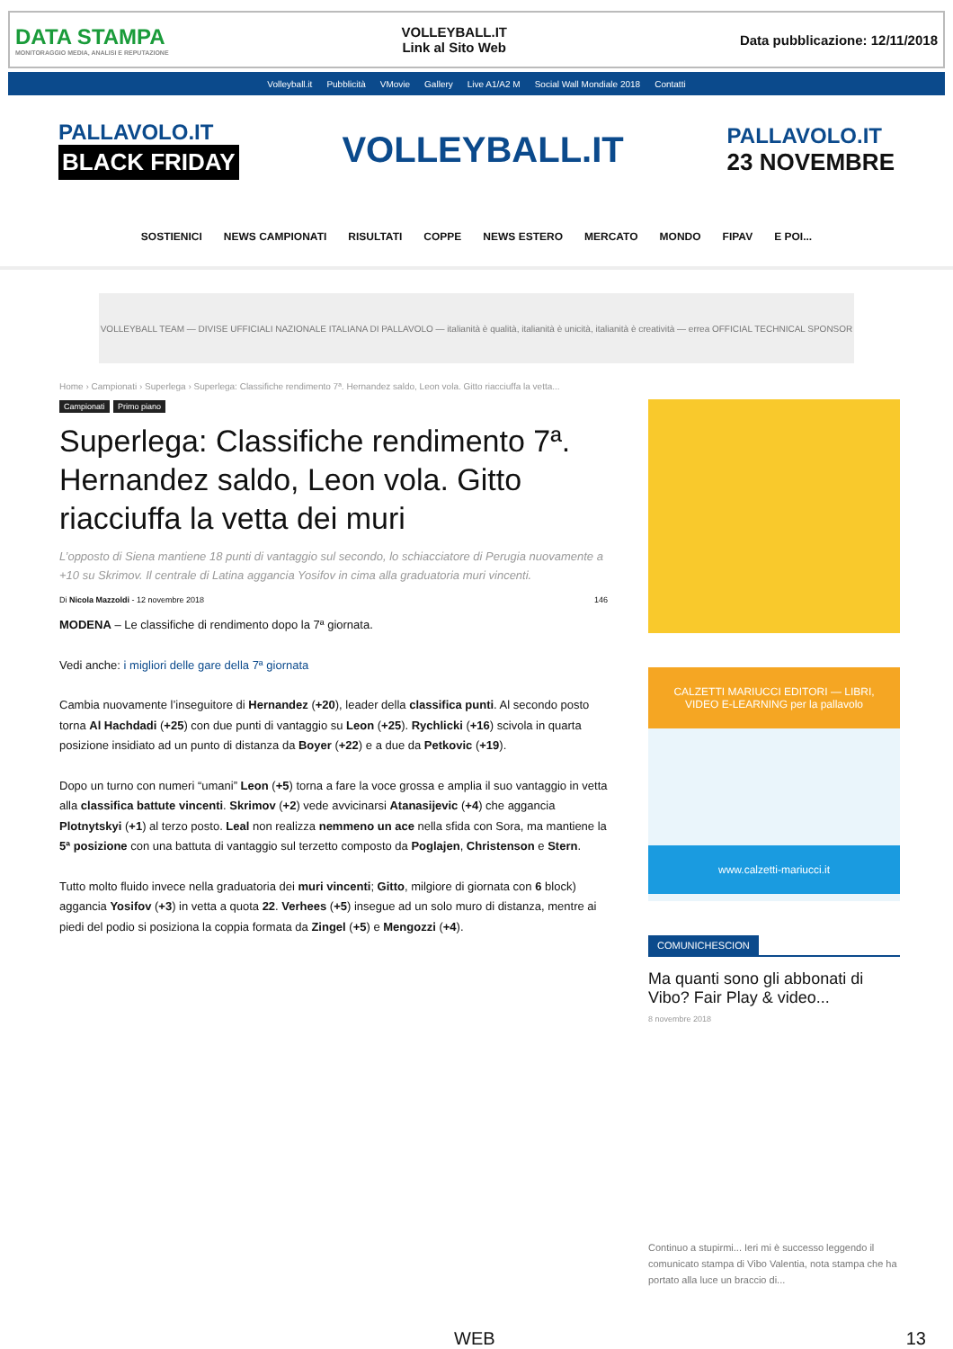DATA STAMPA
MONITORAGGIO MEDIA, ANALISI E REPUTAZIONE
VOLLEYBALL.IT
Link al Sito Web
Data pubblicazione: 12/11/2018
Volleyball.it Pubblicità VMovie Gallery Live A1/A2 M Social Wall Mondiale 2018 Contatti
PALLAVOLO.IT
BLACK FRIDAY
VOLLEYBALL.IT
PALLAVOLO.IT
23 NOVEMBRE
SOSTIENICI NEWS CAMPIONATI RISULTATI COPPE NEWS ESTERO MERCATO MONDO FIPAV E POI...
VOLLEYBALL TEAM — DIVISE UFFICIALI NAZIONALE ITALIANA DI PALLAVOLO — italianità è qualità, italianità è unicità, italianità è creatività — errea OFFICIAL TECHNICAL SPONSOR
Home › Campionati › Superlega › Superlega: Classifiche rendimento 7ª. Hernandez saldo, Leon vola. Gitto riacciuffa la vetta...
Campionati Primo piano
Superlega: Classifiche rendimento 7ª. Hernandez saldo, Leon vola. Gitto riacciuffa la vetta dei muri
L’opposto di Siena mantiene 18 punti di vantaggio sul secondo, lo schiacciatore di Perugia nuovamente a +10 su Skrimov. Il centrale di Latina aggancia Yosifov in cima alla graduatoria muri vincenti.
Di Nicola Mazzoldi - 12 novembre 2018 146
MODENA – Le classifiche di rendimento dopo la 7ª giornata.
Vedi anche: i migliori delle gare della 7ª giornata
Cambia nuovamente l’inseguitore di Hernandez (+20), leader della classifica punti. Al secondo posto torna Al Hachdadi (+25) con due punti di vantaggio su Leon (+25). Rychlicki (+16) scivola in quarta posizione insidiato ad un punto di distanza da Boyer (+22) e a due da Petkovic (+19).
Dopo un turno con numeri “umani” Leon (+5) torna a fare la voce grossa e amplia il suo vantaggio in vetta alla classifica battute vincenti. Skrimov (+2) vede avvicinarsi Atanasijevic (+4) che aggancia Plotnytskyi (+1) al terzo posto. Leal non realizza nemmeno un ace nella sfida con Sora, ma mantiene la 5ª posizione con una battuta di vantaggio sul terzetto composto da Poglajen, Christenson e Stern.
Tutto molto fluido invece nella graduatoria dei muri vincenti; Gitto, milgiore di giornata con 6 block) aggancia Yosifov (+3) in vetta a quota 22. Verhees (+5) insegue ad un solo muro di distanza, mentre ai piedi del podio si posiziona la coppia formata da Zingel (+5) e Mengozzi (+4).
CALZETTI MARIUCCI EDITORI — LIBRI, VIDEO E-LEARNING per la pallavolo
www.calzetti-mariucci.it
COMUNICHESCION
Ma quanti sono gli abbonati di Vibo? Fair Play & video...
8 novembre 2018
Continuo a stupirmi... Ieri mi è successo leggendo il comunicato stampa di Vibo Valentia, nota stampa che ha portato alla luce un braccio di...
WEB 13